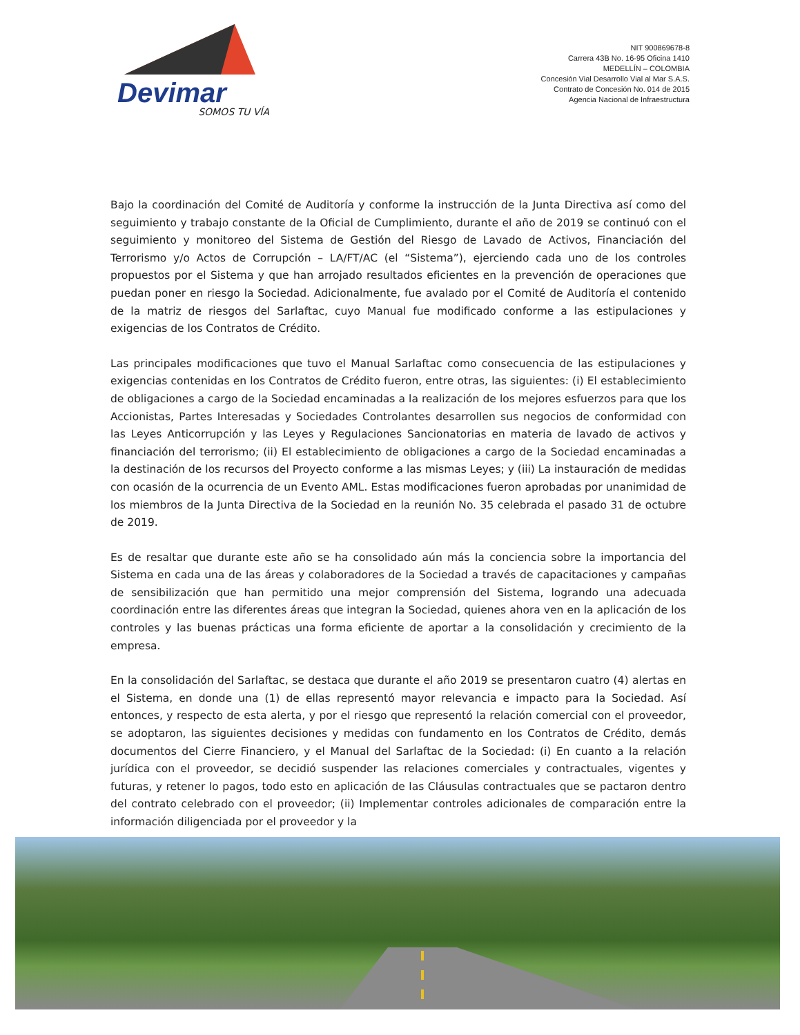Devimar
SOMOS TU VÍA
NIT 900869678-8
Carrera 43B No. 16-95 Oficina 1410
MEDELLÍN – COLOMBIA
Concesión Vial Desarrollo Vial al Mar S.A.S.
Contrato de Concesión No. 014 de 2015
Agencia Nacional de Infraestructura
Bajo la coordinación del Comité de Auditoría y conforme la instrucción de la Junta Directiva así como del seguimiento y trabajo constante de la Oficial de Cumplimiento, durante el año de 2019 se continuó con el seguimiento y monitoreo del Sistema de Gestión del Riesgo de Lavado de Activos, Financiación del Terrorismo y/o Actos de Corrupción – LA/FT/AC (el “Sistema”), ejerciendo cada uno de los controles propuestos por el Sistema y que han arrojado resultados eficientes en la prevención de operaciones que puedan poner en riesgo la Sociedad. Adicionalmente, fue avalado por el Comité de Auditoría el contenido de la matriz de riesgos del Sarlaftac, cuyo Manual fue modificado conforme a las estipulaciones y exigencias de los Contratos de Crédito.
Las principales modificaciones que tuvo el Manual Sarlaftac como consecuencia de las estipulaciones y exigencias contenidas en los Contratos de Crédito fueron, entre otras, las siguientes: (i) El establecimiento de obligaciones a cargo de la Sociedad encaminadas a la realización de los mejores esfuerzos para que los Accionistas, Partes Interesadas y Sociedades Controlantes desarrollen sus negocios de conformidad con las Leyes Anticorrupción y las Leyes y Regulaciones Sancionatorias en materia de lavado de activos y financiación del terrorismo; (ii) El establecimiento de obligaciones a cargo de la Sociedad encaminadas a la destinación de los recursos del Proyecto conforme a las mismas Leyes; y (iii) La instauración de medidas con ocasión de la ocurrencia de un Evento AML. Estas modificaciones fueron aprobadas por unanimidad de los miembros de la Junta Directiva de la Sociedad en la reunión No. 35 celebrada el pasado 31 de octubre de 2019.
Es de resaltar que durante este año se ha consolidado aún más la conciencia sobre la importancia del Sistema en cada una de las áreas y colaboradores de la Sociedad a través de capacitaciones y campañas de sensibilización que han permitido una mejor comprensión del Sistema, logrando una adecuada coordinación entre las diferentes áreas que integran la Sociedad, quienes ahora ven en la aplicación de los controles y las buenas prácticas una forma eficiente de aportar a la consolidación y crecimiento de la empresa.
En la consolidación del Sarlaftac, se destaca que durante el año 2019 se presentaron cuatro (4) alertas en el Sistema, en donde una (1) de ellas representó mayor relevancia e impacto para la Sociedad. Así entonces, y respecto de esta alerta, y por el riesgo que representó la relación comercial con el proveedor, se adoptaron, las siguientes decisiones y medidas con fundamento en los Contratos de Crédito, demás documentos del Cierre Financiero, y el Manual del Sarlaftac de la Sociedad: (i) En cuanto a la relación jurídica con el proveedor, se decidió suspender las relaciones comerciales y contractuales, vigentes y futuras, y retener lo pagos, todo esto en aplicación de las Cláusulas contractuales que se pactaron dentro del contrato celebrado con el proveedor; (ii) Implementar controles adicionales de comparación entre la información diligenciada por el proveedor y la